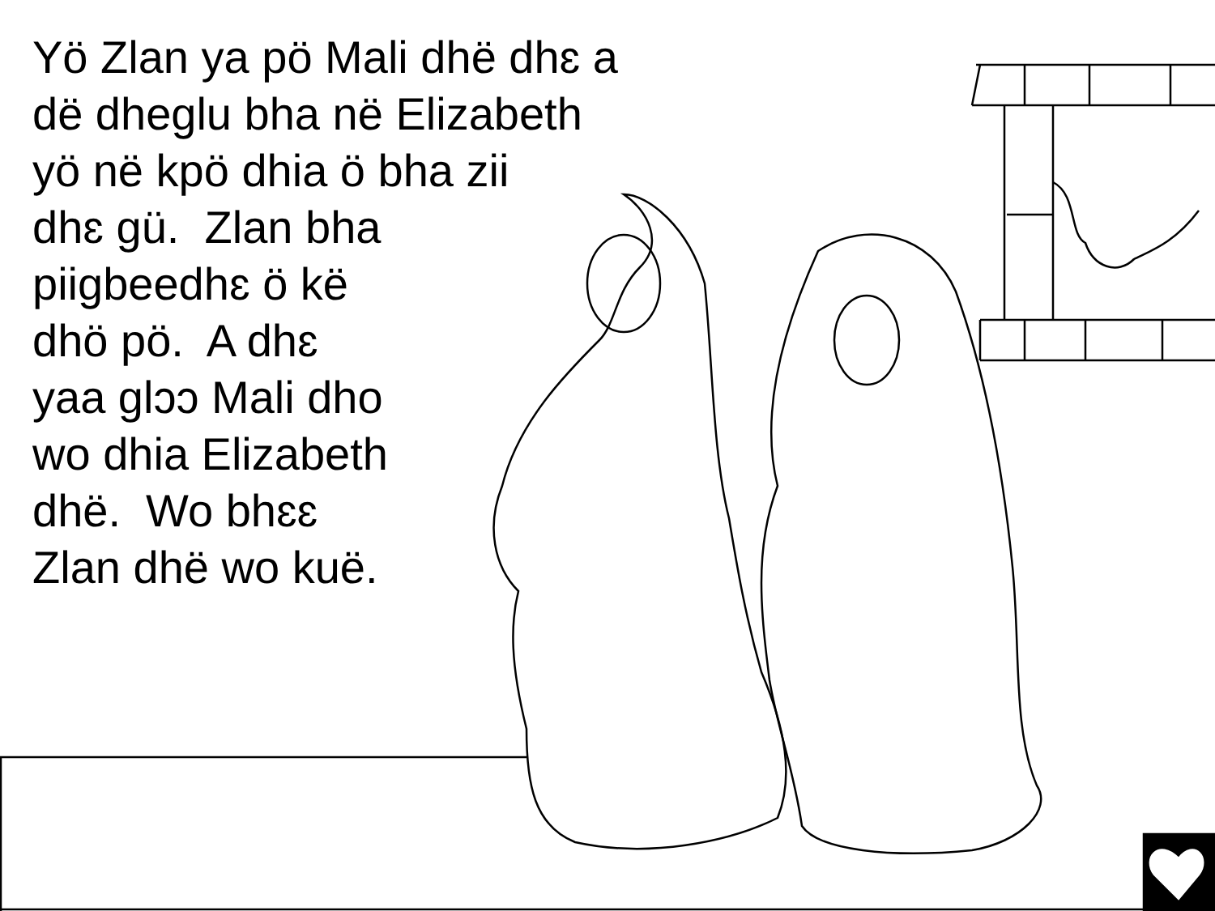Yö Zlan ya pö Mali dhë dhɛ a
dë dheglu bha në Elizabeth
yö në kpö dhia ö bha zii
dhɛ gü. Zlan bha
piigbeedhɛ ö kë
dhö pö. A dhɛ
yaa glɔɔ Mali dho
wo dhia Elizabeth
dhë. Wo bhɛɛ
Zlan dhë wo kuë.